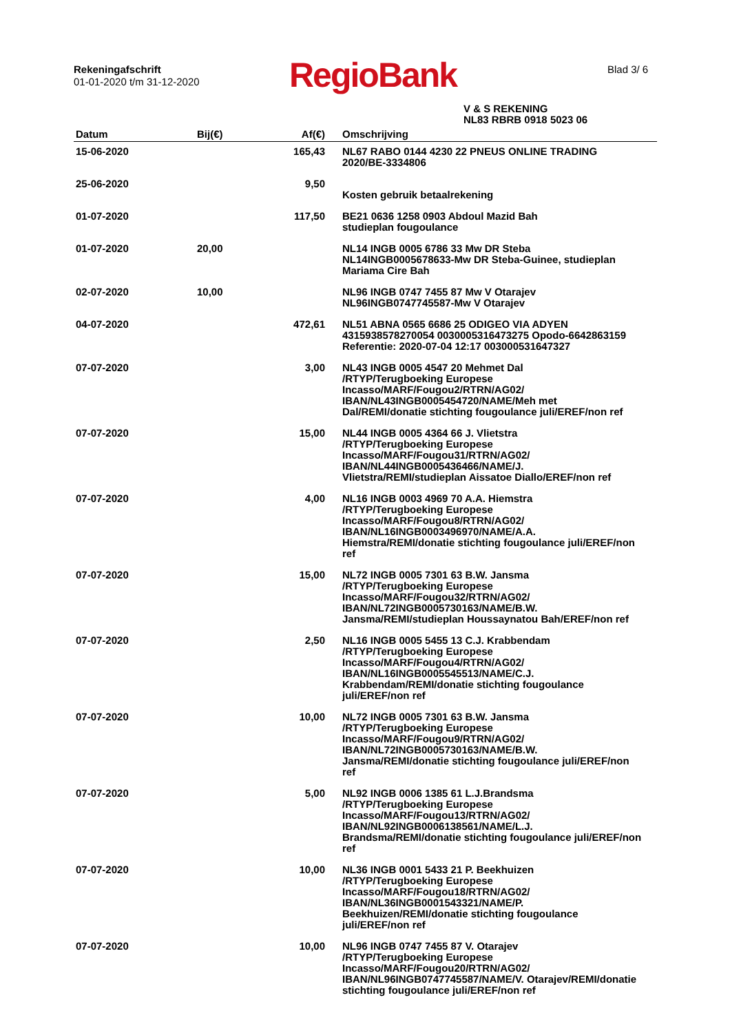Rekeningafschrift
01-01-2020 t/m 31-12-2020
RegioBank Blad 3/ 6
V & S REKENING
NL83 RBRB 0918 5023 06
| Datum | Bij(€) | Af(€) | Omschrijving |
| --- | --- | --- | --- |
| 15-06-2020 | | 165,43 | NL67 RABO 0144 4230 22 PNEUS ONLINE TRADING 2020/BE-3334806 |
| 25-06-2020 | | 9,50 | Kosten gebruik betaalrekening |
| 01-07-2020 | | 117,50 | BE21 0636 1258 0903 Abdoul Mazid Bah studieplan fougoulance |
| 01-07-2020 | 20,00 | | NL14 INGB 0005 6786 33 Mw DR Steba NL14INGB0005678633-Mw DR Steba-Guinee, studieplan Mariama Cire Bah |
| 02-07-2020 | 10,00 | | NL96 INGB 0747 7455 87 Mw V Otarajev NL96INGB0747745587-Mw V Otarajev |
| 04-07-2020 | | 472,61 | NL51 ABNA 0565 6686 25 ODIGEO VIA ADYEN 4315938578270054 0030005316473275 Opodo-6642863159 Referentie: 2020-07-04 12:17 003000531647327 |
| 07-07-2020 | | 3,00 | NL43 INGB 0005 4547 20 Mehmet Dal /RTYP/Terugboeking Europese Incasso/MARF/Fougou2/RTRN/AG02/ IBAN/NL43INGB0005454720/NAME/Meh met Dal/REMI/donatie stichting fougoulance juli/EREF/non ref |
| 07-07-2020 | | 15,00 | NL44 INGB 0005 4364 66 J. Vlietstra /RTYP/Terugboeking Europese Incasso/MARF/Fougou31/RTRN/AG02/ IBAN/NL44INGB0005436466/NAME/J. Vlietstra/REMI/studieplan Aissatoe Diallo/EREF/non ref |
| 07-07-2020 | | 4,00 | NL16 INGB 0003 4969 70 A.A. Hiemstra /RTYP/Terugboeking Europese Incasso/MARF/Fougou8/RTRN/AG02/ IBAN/NL16INGB0003496970/NAME/A.A. Hiemstra/REMI/donatie stichting fougoulance juli/EREF/non ref |
| 07-07-2020 | | 15,00 | NL72 INGB 0005 7301 63 B.W. Jansma /RTYP/Terugboeking Europese Incasso/MARF/Fougou32/RTRN/AG02/ IBAN/NL72INGB0005730163/NAME/B.W. Jansma/REMI/studieplan Houssaynatou Bah/EREF/non ref |
| 07-07-2020 | | 2,50 | NL16 INGB 0005 5455 13 C.J. Krabbendam /RTYP/Terugboeking Europese Incasso/MARF/Fougou4/RTRN/AG02/ IBAN/NL16INGB0005545513/NAME/C.J. Krabbendam/REMI/donatie stichting fougoulance juli/EREF/non ref |
| 07-07-2020 | | 10,00 | NL72 INGB 0005 7301 63 B.W. Jansma /RTYP/Terugboeking Europese Incasso/MARF/Fougou9/RTRN/AG02/ IBAN/NL72INGB0005730163/NAME/B.W. Jansma/REMI/donatie stichting fougoulance juli/EREF/non ref |
| 07-07-2020 | | 5,00 | NL92 INGB 0006 1385 61 L.J.Brandsma /RTYP/Terugboeking Europese Incasso/MARF/Fougou13/RTRN/AG02/ IBAN/NL92INGB0006138561/NAME/L.J. Brandsma/REMI/donatie stichting fougoulance juli/EREF/non ref |
| 07-07-2020 | | 10,00 | NL36 INGB 0001 5433 21 P. Beekhuizen /RTYP/Terugboeking Europese Incasso/MARF/Fougou18/RTRN/AG02/ IBAN/NL36INGB0001543321/NAME/P. Beekhuizen/REMI/donatie stichting fougoulance juli/EREF/non ref |
| 07-07-2020 | | 10,00 | NL96 INGB 0747 7455 87 V. Otarajev /RTYP/Terugboeking Europese Incasso/MARF/Fougou20/RTRN/AG02/ IBAN/NL96INGB0747745587/NAME/V. Otarajev/REMI/donatie stichting fougoulance juli/EREF/non ref |